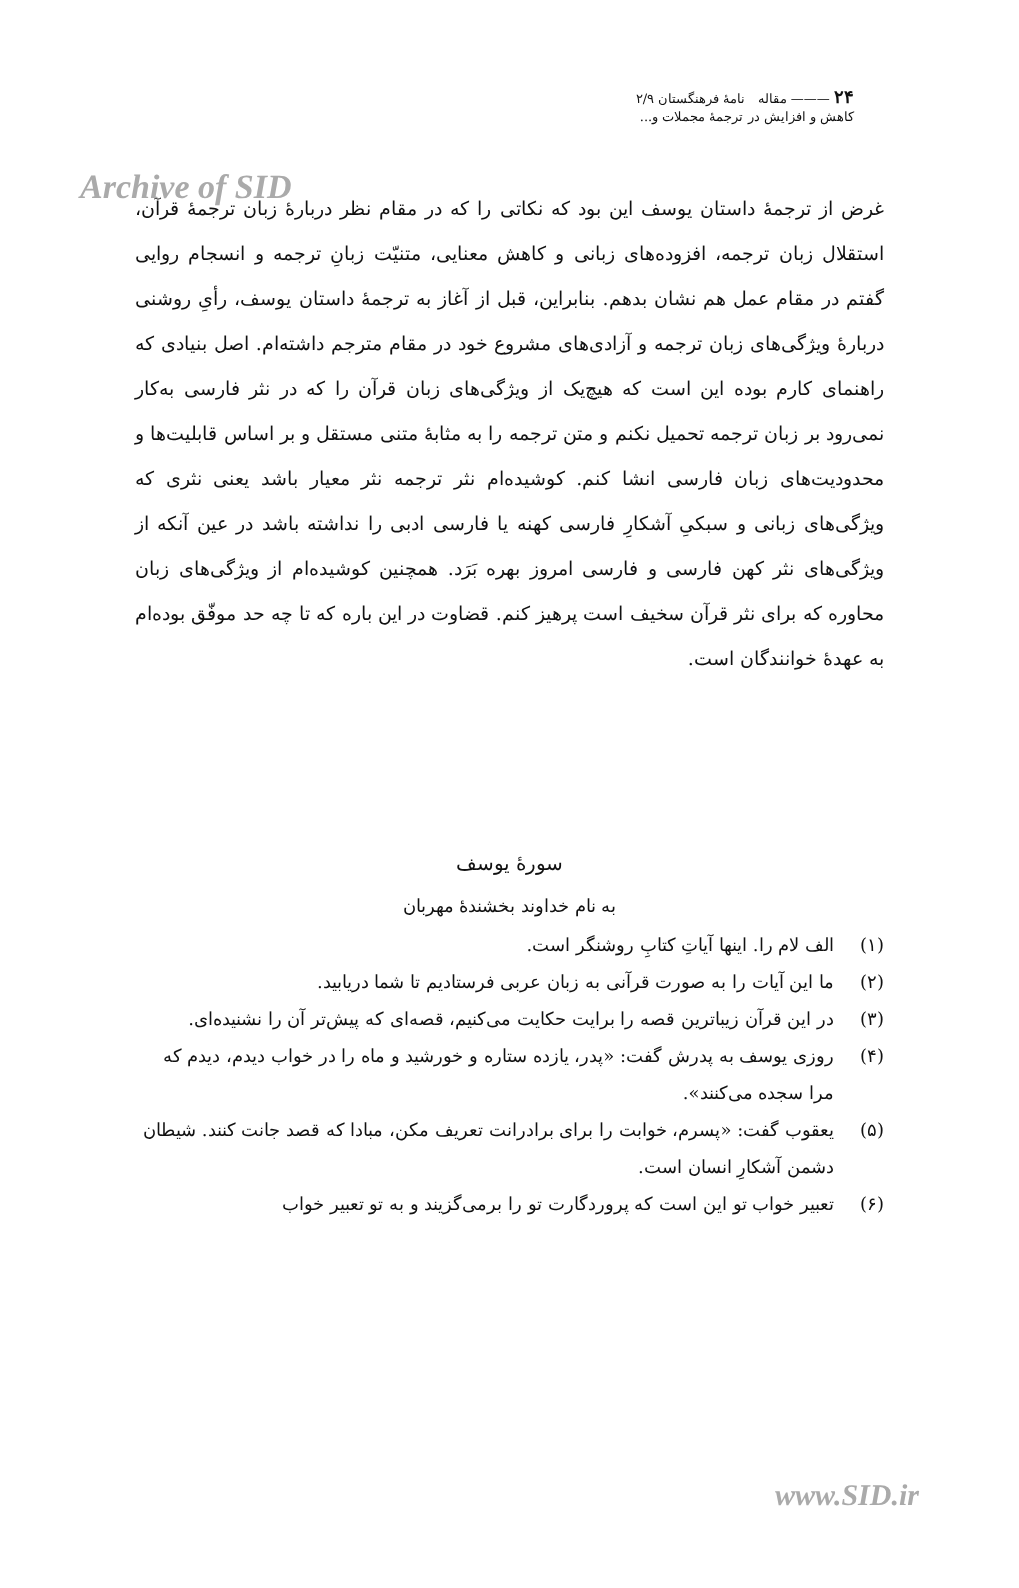Archive of SID
۲۴ ——— مقاله نامهٔ فرهنگستان ۲/۹
کاهش و افزایش در ترجمهٔ مجملات و...
غرض از ترجمهٔ داستان یوسف این بود که نکاتی را که در مقام نظر دربارهٔ زبان ترجمهٔ قرآن، استقلال زبان ترجمه، افزوده‌های زبانی و کاهش معنایی، متنیّت زبانِ ترجمه و انسجام روایی گفتم در مقام عمل هم نشان بدهم. بنابراین، قبل از آغاز به ترجمهٔ داستان یوسف، رأیِ روشنی دربارهٔ ویژگی‌های زبان ترجمه و آزادی‌های مشروع خود در مقام مترجم داشته‌ام. اصل بنیادی که راهنمای کارم بوده این است که هیچ‌یک از ویژگی‌های زبان قرآن را که در نثر فارسی به‌کار نمی‌رود بر زبان ترجمه تحمیل نکنم و متن ترجمه را به مثابهٔ متنی مستقل و بر اساس قابلیت‌ها و محدودیت‌های زبان فارسی انشا کنم. کوشیده‌ام نثر ترجمه نثر معیار باشد یعنی نثری که ویژگی‌های زبانی و سبکیِ آشکارِ فارسی کهنه یا فارسی ادبی را نداشته باشد در عین آنکه از ویژگی‌های نثر کهن فارسی و فارسی امروز بهره بَرَد. همچنین کوشیده‌ام از ویژگی‌های زبان محاوره که برای نثر قرآن سخیف است پرهیز کنم. قضاوت در این باره که تا چه حد موفّق بوده‌ام به عهدهٔ خوانندگان است.
سورهٔ یوسف
به نام خداوند بخشندهٔ مهربان
(۱) الف لام را. اینها آیاتِ کتابِ روشنگر است.
(۲) ما این آیات را به صورت قرآنی به زبان عربی فرستادیم تا شما دریابید.
(۳) در این قرآن زیباترین قصه را برایت حکایت می‌کنیم، قصه‌ای که پیش‌تر آن را نشنیده‌ای.
(۴) روزی یوسف به پدرش گفت: «پدر، یازده ستاره و خورشید و ماه را در خواب دیدم، دیدم که مرا سجده می‌کنند».
(۵) یعقوب گفت: «پسرم، خوابت را برای برادرانت تعریف مکن، مبادا که قصد جانت کنند. شیطان دشمن آشکارِ انسان است.
(۶) تعبیر خواب تو این است که پروردگارت تو را برمی‌گزیند و به تو تعبیر خواب
www.SID.ir